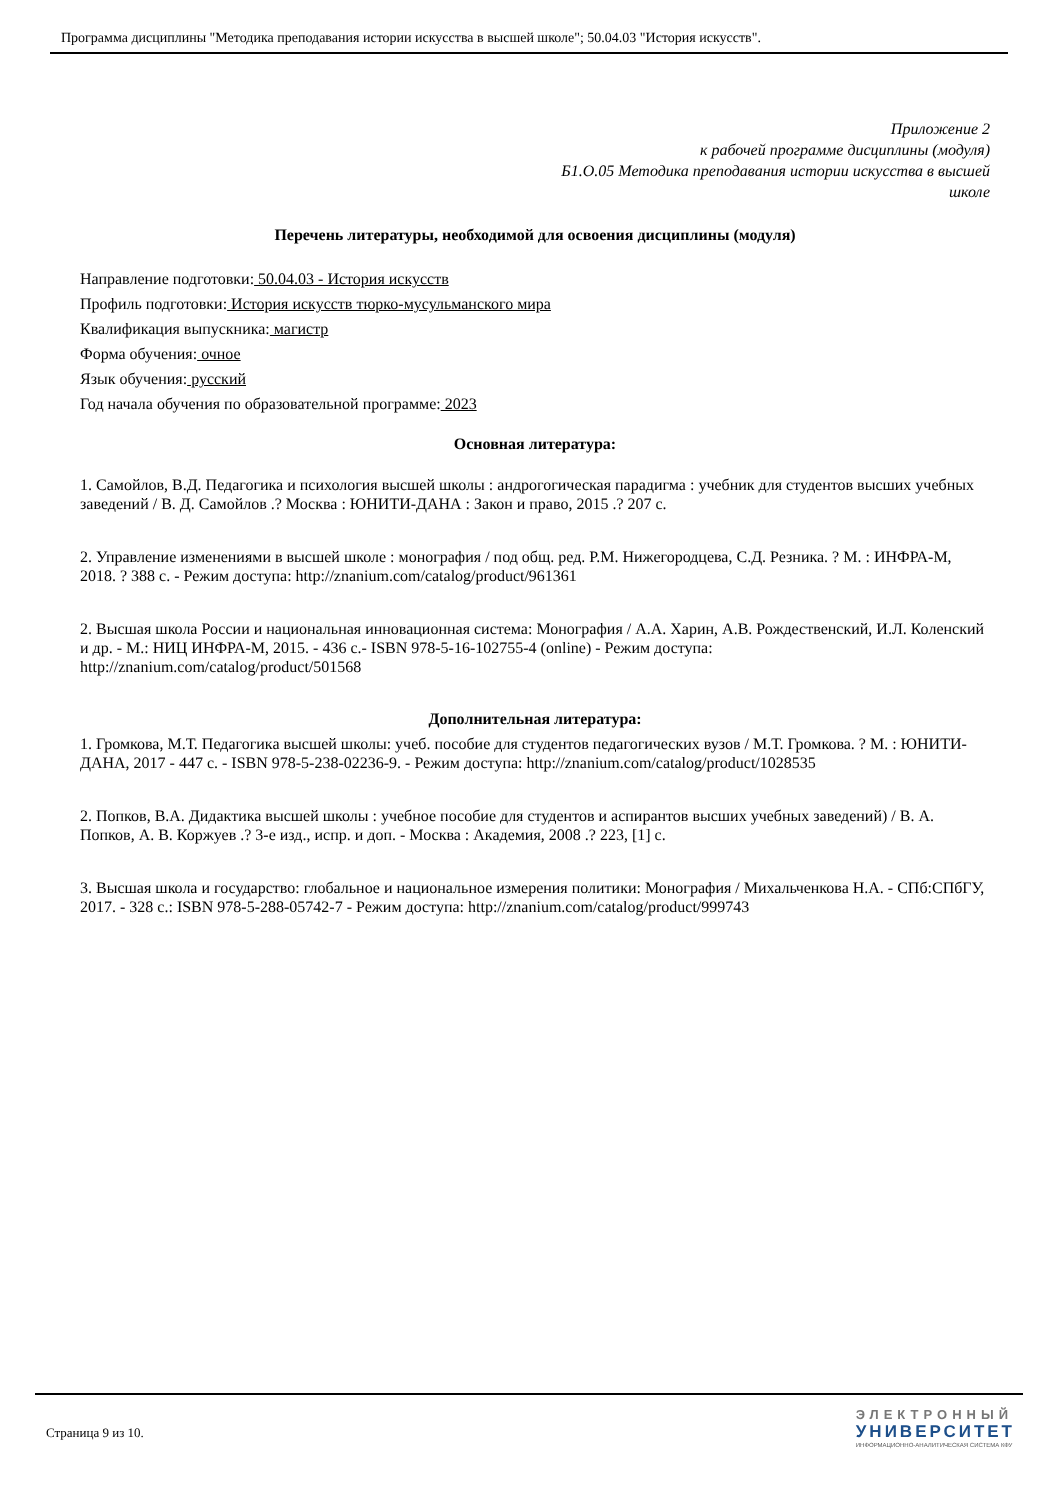Программа дисциплины "Методика преподавания истории искусства в высшей школе"; 50.04.03 "История искусств".
Приложение 2
к рабочей программе дисциплины (модуля)
Б1.О.05 Методика преподавания истории искусства в высшей
школе
Перечень литературы, необходимой для освоения дисциплины (модуля)
Направление подготовки: 50.04.03 - История искусств
Профиль подготовки: История искусств тюрко-мусульманского мира
Квалификация выпускника: магистр
Форма обучения: очное
Язык обучения: русский
Год начала обучения по образовательной программе: 2023
Основная литература:
1. Самойлов, В.Д. Педагогика и психология высшей школы : андрогогическая парадигма : учебник для студентов высших учебных заведений / В. Д. Самойлов .? Москва : ЮНИТИ-ДАНА : Закон и право, 2015 .? 207 с.
2. Управление изменениями в высшей школе : монография / под общ. ред. Р.М. Нижегородцева, С.Д. Резника. ? М. : ИНФРА-М, 2018. ? 388 с. - Режим доступа: http://znanium.com/catalog/product/961361
2. Высшая школа России и национальная инновационная система: Монография / А.А. Харин, А.В. Рождественский, И.Л. Коленский и др. - М.: НИЦ ИНФРА-М, 2015. - 436 с.- ISBN 978-5-16-102755-4 (online) - Режим доступа: http://znanium.com/catalog/product/501568
Дополнительная литература:
1. Громкова, М.Т. Педагогика высшей школы: учеб. пособие для студентов педагогических вузов / М.Т. Громкова. ? М. : ЮНИТИ-ДАНА, 2017 - 447 с. - ISBN 978-5-238-02236-9. - Режим доступа: http://znanium.com/catalog/product/1028535
2. Попков, В.А. Дидактика высшей школы : учебное пособие для студентов и аспирантов высших учебных заведений) / В. А. Попков, А. В. Коржуев .? 3-е изд., испр. и доп. - Москва : Академия, 2008 .? 223, [1] с.
3. Высшая школа и государство: глобальное и национальное измерения политики: Монография / Михальченкова Н.А. - СПб:СПбГУ, 2017. - 328 с.: ISBN 978-5-288-05742-7 - Режим доступа: http://znanium.com/catalog/product/999743
Страница 9 из 10.
ЭЛЕКТРОННЫЙ
УНИВЕРСИТЕТ
ИНФОРМАЦИОННО-АНАЛИТИЧЕСКАЯ СИСТЕМА КФУ